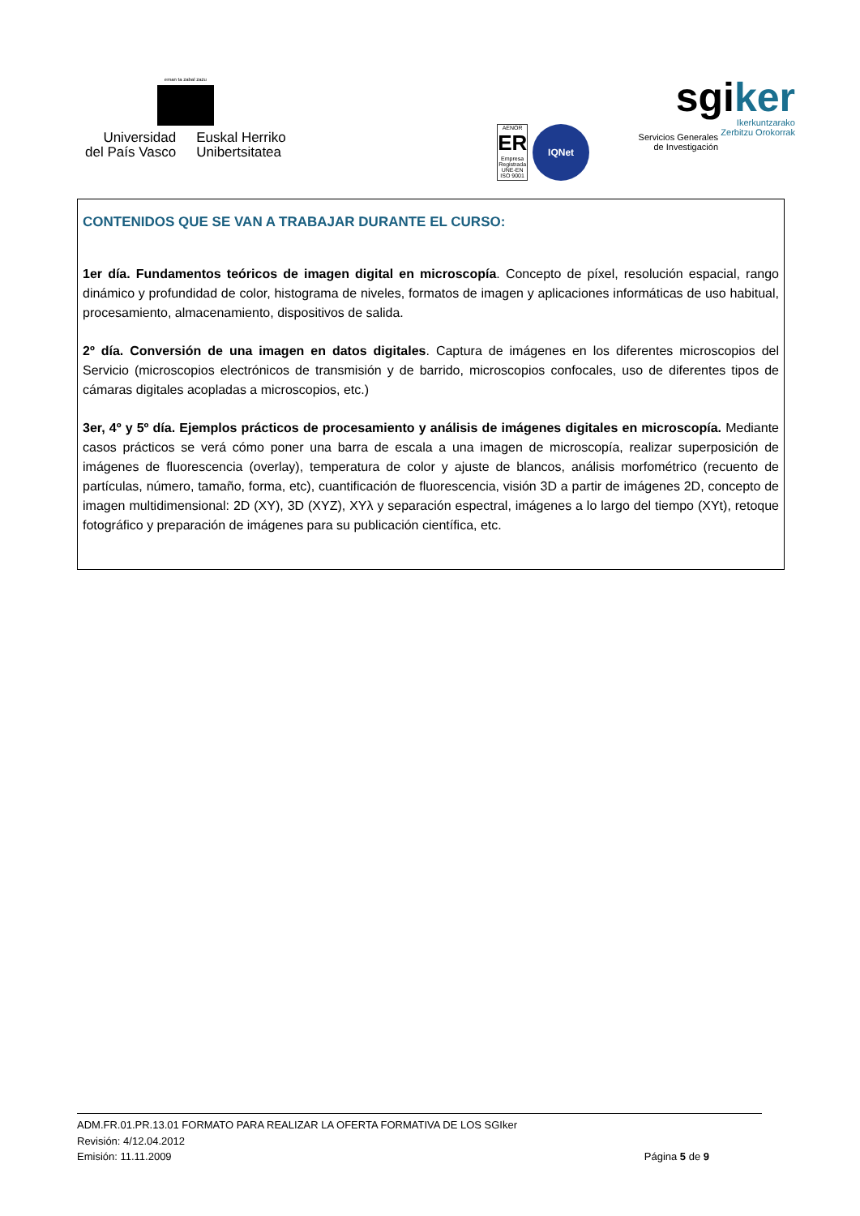eman ta zabal zazu
Universidad
del País Vasco
Euskal Herriko
Unibertsitatea
AENOR
ER
Empresa Registrada
UNE-EN ISO 9001
IQNet
sgiker
Ikerkuntzarako
Zerbitzu Orokorrak
Servicios Generales
de Investigación
CONTENIDOS QUE SE VAN A TRABAJAR DURANTE EL CURSO:
1er día. Fundamentos teóricos de imagen digital en microscopía. Concepto de píxel, resolución espacial, rango dinámico y profundidad de color, histograma de niveles, formatos de imagen y aplicaciones informáticas de uso habitual, procesamiento, almacenamiento, dispositivos de salida.
2º día. Conversión de una imagen en datos digitales. Captura de imágenes en los diferentes microscopios del Servicio (microscopios electrónicos de transmisión y de barrido, microscopios confocales, uso de diferentes tipos de cámaras digitales acopladas a microscopios, etc.)
3er, 4º y 5º día. Ejemplos prácticos de procesamiento y análisis de imágenes digitales en microscopía. Mediante casos prácticos se verá cómo poner una barra de escala a una imagen de microscopía, realizar superposición de imágenes de fluorescencia (overlay), temperatura de color y ajuste de blancos, análisis morfométrico (recuento de partículas, número, tamaño, forma, etc), cuantificación de fluorescencia, visión 3D a partir de imágenes 2D, concepto de imagen multidimensional: 2D (XY), 3D (XYZ), XYλ y separación espectral, imágenes a lo largo del tiempo (XYt), retoque fotográfico y preparación de imágenes para su publicación científica, etc.
ADM.FR.01.PR.13.01 FORMATO PARA REALIZAR LA OFERTA FORMATIVA DE LOS SGIker
Revisión: 4/12.04.2012
Emisión: 11.11.2009
Página 5 de 9